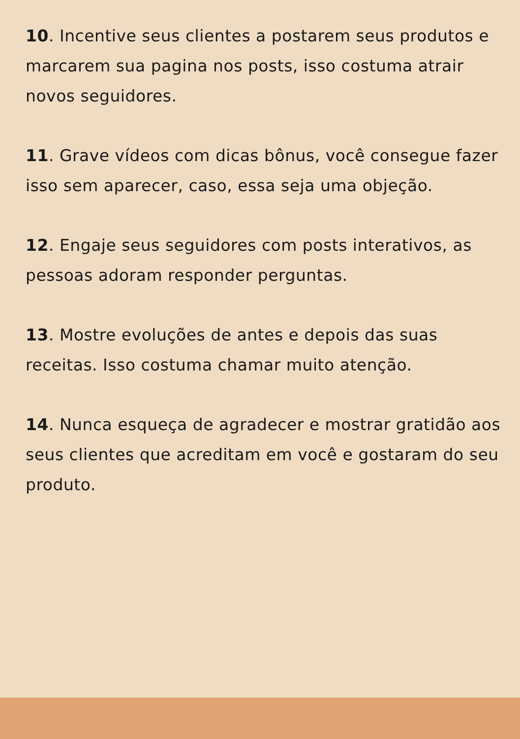10. Incentive seus clientes a postarem seus produtos e marcarem sua pagina nos posts, isso costuma atrair novos seguidores.
11. Grave vídeos com dicas bônus, você consegue fazer isso sem aparecer, caso, essa seja uma objeção.
12. Engaje seus seguidores com posts interativos, as pessoas adoram responder perguntas.
13. Mostre evoluções de antes e depois das suas receitas. Isso costuma chamar muito atenção.
14. Nunca esqueça de agradecer e mostrar gratidão aos seus clientes que acreditam em você e gostaram do seu produto.